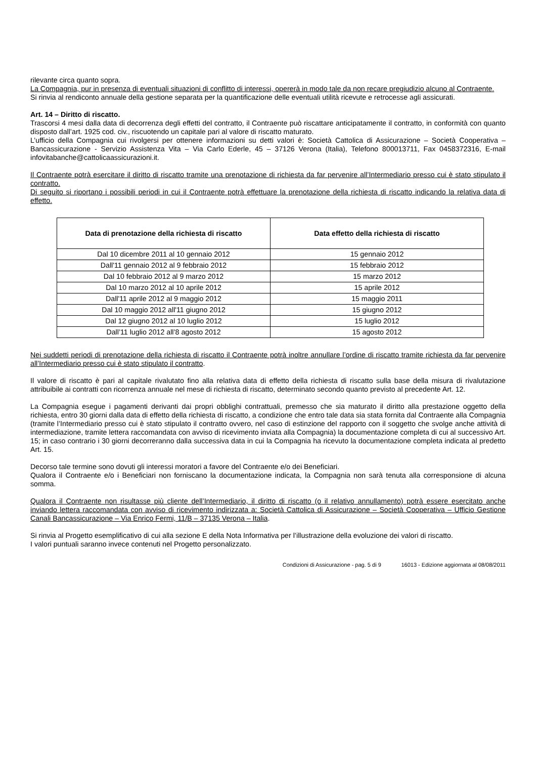rilevante circa quanto sopra.
La Compagnia, pur in presenza di eventuali situazioni di conflitto di interessi, opererà in modo tale da non recare pregiudizio alcuno al Contraente.
Si rinvia al rendiconto annuale della gestione separata per la quantificazione delle eventuali utilità ricevute e retrocesse agli assicurati.
Art. 14 – Diritto di riscatto.
Trascorsi 4 mesi dalla data di decorrenza degli effetti del contratto, il Contraente può riscattare anticipatamente il contratto, in conformità con quanto disposto dall’art. 1925 cod. civ., riscuotendo un capitale pari al valore di riscatto maturato.
L’ufficio della Compagnia cui rivolgersi per ottenere informazioni su detti valori è: Società Cattolica di Assicurazione – Società Cooperativa – Bancassicurazione - Servizio Assistenza Vita – Via Carlo Ederle, 45 – 37126 Verona (Italia), Telefono 800013711, Fax 0458372316, E-mail infovitabanche@cattolicaassicurazioni.it.
Il Contraente potrà esercitare il diritto di riscatto tramite una prenotazione di richiesta da far pervenire all’Intermediario presso cui è stato stipulato il contratto.
Di seguito si riportano i possibili periodi in cui il Contraente potrà effettuare la prenotazione della richiesta di riscatto indicando la relativa data di effetto.
| Data di prenotazione della richiesta di riscatto | Data effetto della richiesta di riscatto |
| --- | --- |
| Dal 10 dicembre 2011 al 10 gennaio 2012 | 15 gennaio 2012 |
| Dall'11 gennaio 2012 al 9 febbraio 2012 | 15 febbraio 2012 |
| Dal 10 febbraio 2012 al 9 marzo 2012 | 15 marzo 2012 |
| Dal 10 marzo 2012 al 10 aprile 2012 | 15 aprile 2012 |
| Dall'11 aprile 2012 al 9 maggio 2012 | 15 maggio 2011 |
| Dal 10 maggio 2012 all'11 giugno 2012 | 15 giugno 2012 |
| Dal 12 giugno 2012 al 10 luglio 2012 | 15 luglio 2012 |
| Dall’11 luglio 2012 all’8 agosto 2012 | 15 agosto 2012 |
Nei suddetti periodi di prenotazione della richiesta di riscatto il Contraente potrà inoltre annullare l’ordine di riscatto tramite richiesta da far pervenire all’Intermediario presso cui è stato stipulato il contratto.
Il valore di riscatto è pari al capitale rivalutato fino alla relativa data di effetto della richiesta di riscatto sulla base della misura di rivalutazione attribuibile ai contratti con ricorrenza annuale nel mese di richiesta di riscatto, determinato secondo quanto previsto al precedente Art. 12.
La Compagnia esegue i pagamenti derivanti dai propri obblighi contrattuali, premesso che sia maturato il diritto alla prestazione oggetto della richiesta, entro 30 giorni dalla data di effetto della richiesta di riscatto, a condizione che entro tale data sia stata fornita dal Contraente alla Compagnia (tramite l’Intermediario presso cui è stato stipulato il contratto ovvero, nel caso di estinzione del rapporto con il soggetto che svolge anche attività di intermediazione, tramite lettera raccomandata con avviso di ricevimento inviata alla Compagnia) la documentazione completa di cui al successivo Art. 15; in caso contrario i 30 giorni decorreranno dalla successiva data in cui la Compagnia ha ricevuto la documentazione completa indicata al predetto Art. 15.
Decorso tale termine sono dovuti gli interessi moratori a favore del Contraente e/o dei Beneficiari.
Qualora il Contraente e/o i Beneficiari non forniscano la documentazione indicata, la Compagnia non sarà tenuta alla corresponsione di alcuna somma.
Qualora il Contraente non risultasse più cliente dell’Intermediario, il diritto di riscatto (o il relativo annullamento) potrà essere esercitato anche inviando lettera raccomandata con avviso di ricevimento indirizzata a: Società Cattolica di Assicurazione – Società Cooperativa – Ufficio Gestione Canali Bancassicurazione – Via Enrico Fermi, 11/B – 37135 Verona – Italia.
Si rinvia al Progetto esemplificativo di cui alla sezione E della Nota Informativa per l’illustrazione della evoluzione dei valori di riscatto.
I valori puntuali saranno invece contenuti nel Progetto personalizzato.
Condizioni di Assicurazione - pag. 5 di 9 16013 - Edizione aggiornata al 08/08/2011